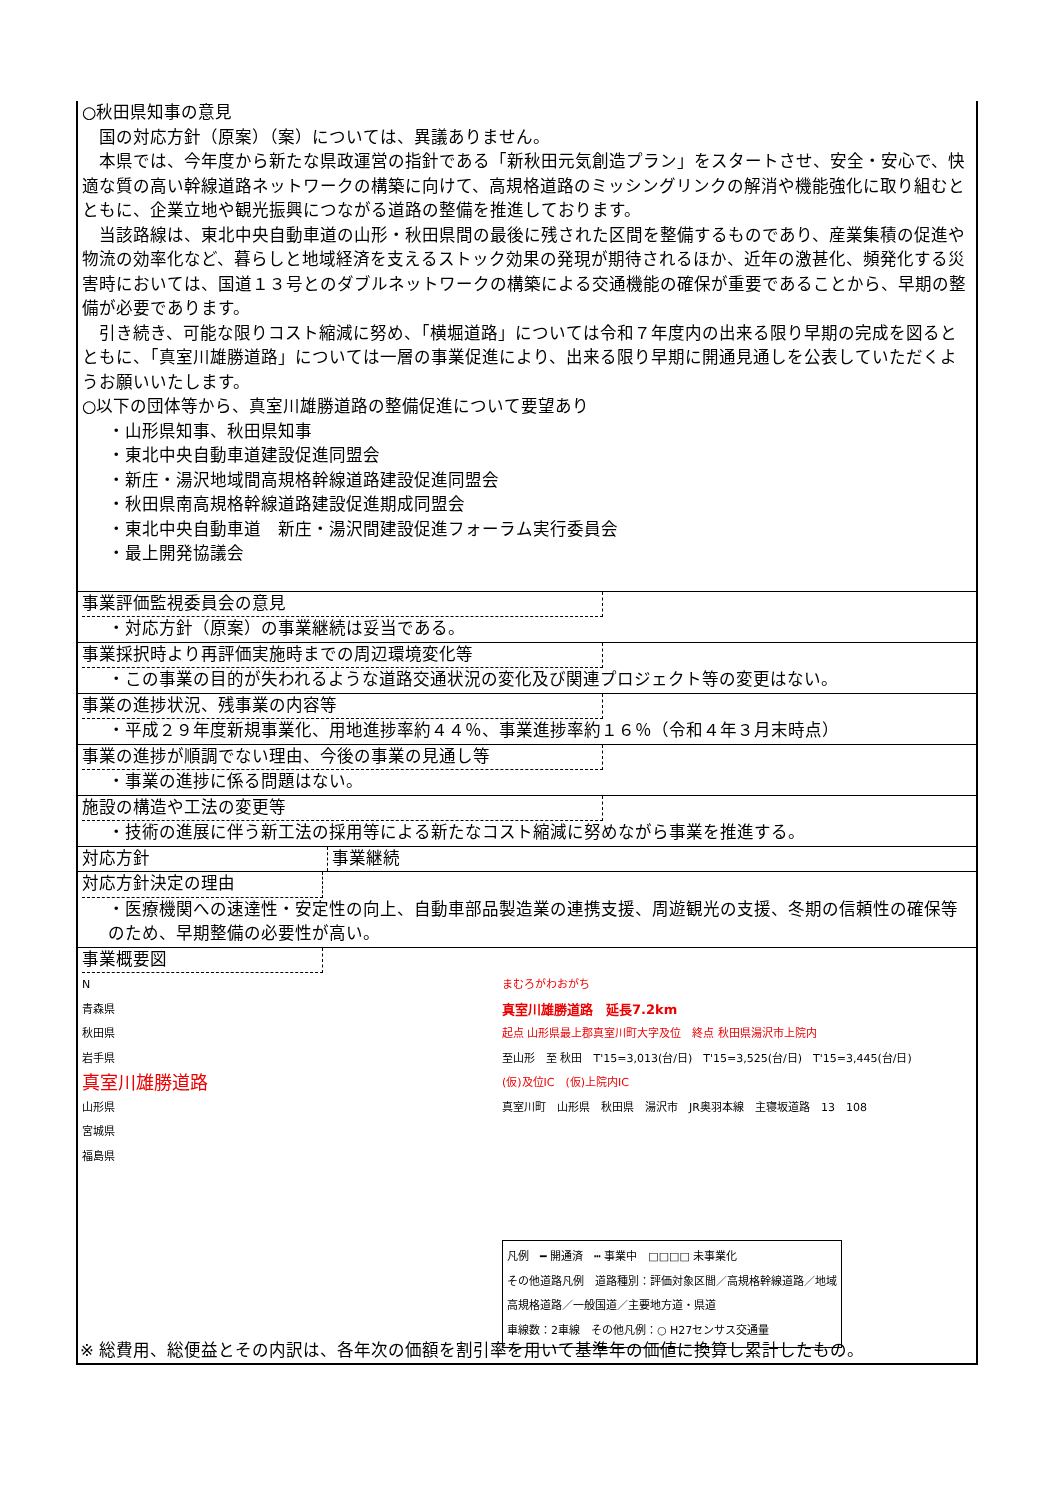○秋田県知事の意見
　国の対応方針（原案）（案）については、異議ありません。
　本県では、今年度から新たな県政運営の指針である「新秋田元気創造プラン」をスタートさせ、安全・安心で、快適な質の高い幹線道路ネットワークの構築に向けて、高規格道路のミッシングリンクの解消や機能強化に取り組むとともに、企業立地や観光振興につながる道路の整備を推進しております。
　当該路線は、東北中央自動車道の山形・秋田県間の最後に残された区間を整備するものであり、産業集積の促進や物流の効率化など、暮らしと地域経済を支えるストック効果の発現が期待されるほか、近年の激甚化、頻発化する災害時においては、国道１３号とのダブルネットワークの構築による交通機能の確保が重要であることから、早期の整備が必要であります。
　引き続き、可能な限りコスト縮減に努め、「横堀道路」については令和７年度内の出来る限り早期の完成を図るとともに、「真室川雄勝道路」については一層の事業促進により、出来る限り早期に開通見通しを公表していただくようお願いいたします。
○以下の団体等から、真室川雄勝道路の整備促進について要望あり
・山形県知事、秋田県知事
・東北中央自動車道建設促進同盟会
・新庄・湯沢地域間高規格幹線道路建設促進同盟会
・秋田県南高規格幹線道路建設促進期成同盟会
・東北中央自動車道　新庄・湯沢間建設促進フォーラム実行委員会
・最上開発協議会
事業評価監視委員会の意見
・対応方針（原案）の事業継続は妥当である。
事業採択時より再評価実施時までの周辺環境変化等
・この事業の目的が失われるような道路交通状況の変化及び関連プロジェクト等の変更はない。
事業の進捗状況、残事業の内容等
・平成２９年度新規事業化、用地進捗率約４４％、事業進捗率約１６％（令和４年３月末時点）
事業の進捗が順調でない理由、今後の事業の見通し等
・事業の進捗に係る問題はない。
施設の構造や工法の変更等
・技術の進展に伴う新工法の採用等による新たなコスト縮減に努めながら事業を推進する。
対応方針 事業継続
対応方針決定の理由
・医療機関への速達性・安定性の向上、自動車部品製造業の連携支援、周遊観光の支援、冬期の信頼性の確保等のため、早期整備の必要性が高い。
事業概要図
N
青森県
秋田県
岩手県
真室川雄勝道路
山形県
宮城県
福島県
まむろがわおがち
真室川雄勝道路　延長7.2km
起点 山形県最上郡真室川町大字及位　終点 秋田県湯沢市上院内
至山形　至 秋田　T'15=3,013(台/日)　T'15=3,525(台/日)　T'15=3,445(台/日)
(仮)及位IC　(仮)上院内IC
真室川町　山形県　秋田県　湯沢市　JR奥羽本線　主寝坂道路　13　108
凡例　━ 開通済　┅ 事業中　□□□□ 未事業化
その他道路凡例　道路種別：評価対象区間／高規格幹線道路／地域高規格道路／一般国道／主要地方道・県道
車線数：2車線　その他凡例：○ H27センサス交通量
※ 総費用、総便益とその内訳は、各年次の価額を割引率を用いて基準年の価値に換算し累計したもの。